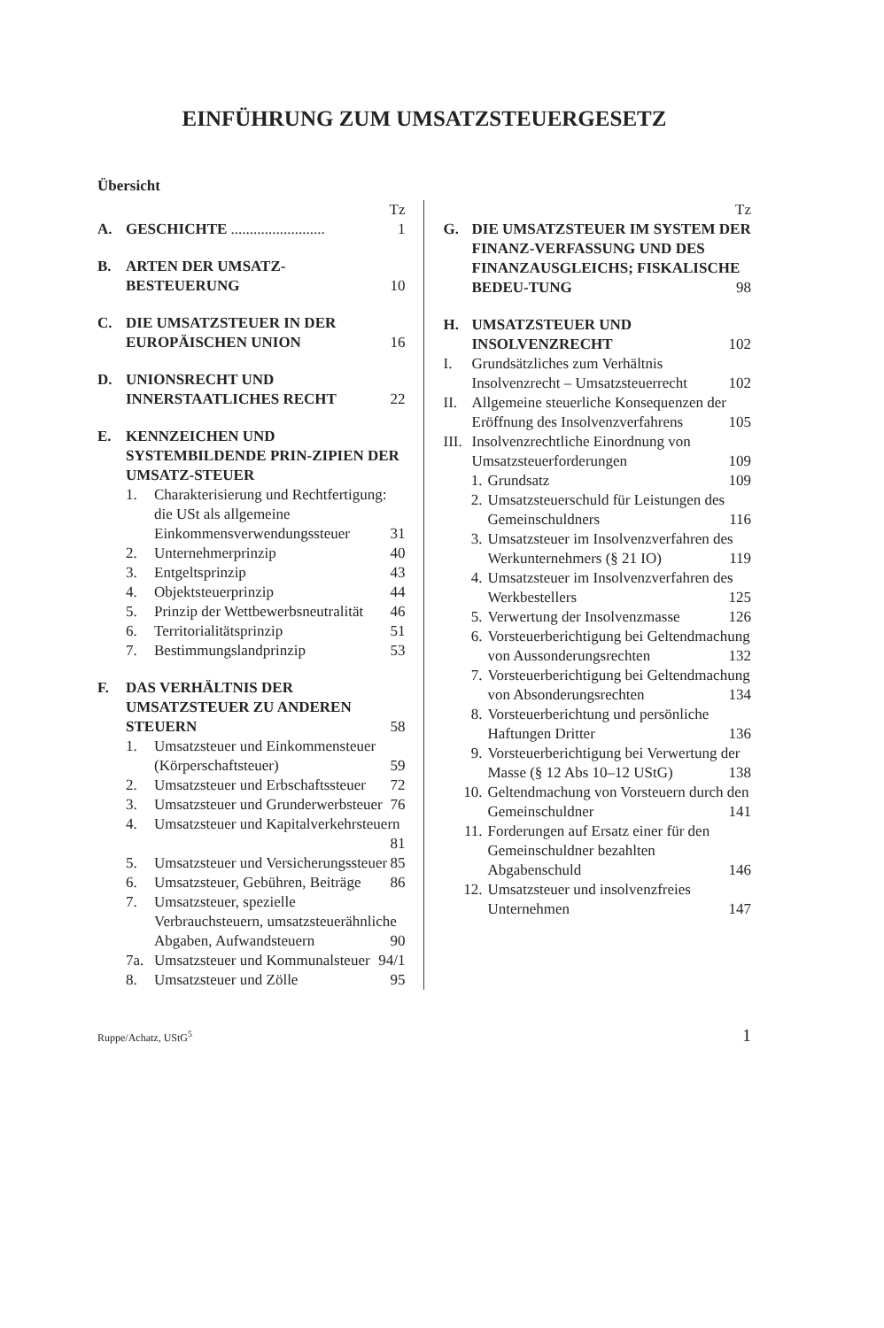EINFÜHRUNG ZUM UMSATZSTEUERGESETZ
Übersicht
Tz
A. GESCHICHTE ......................... 1
B. ARTEN DER UMSATZ-
BESTEUERUNG 10
C. DIE UMSATZSTEUER IN DER EUROPÄISCHEN UNION 16
D. UNIONSRECHT UND INNERSTAATLICHES RECHT 22
E. KENNZEICHEN UND SYSTEMBILDENDE PRIN-ZIPIEN DER UMSATZ-STEUER
1. Charakterisierung und Rechtfertigung: die USt als allgemeine Einkommensverwendungssteuer 31
2. Unternehmerprinzip 40
3. Entgeltsprinzip 43
4. Objektsteuerprinzip 44
5. Prinzip der Wettbewerbsneutralität 46
6. Territorialitätsprinzip 51
7. Bestimmungslandprinzip 53
F. DAS VERHÄLTNIS DER UMSATZSTEUER ZU ANDEREN STEUERN 58
1. Umsatzsteuer und Einkommensteuer (Körperschaftsteuer) 59
2. Umsatzsteuer und Erbschaftssteuer 72
3. Umsatzsteuer und Grunderwerbsteuer 76
4. Umsatzsteuer und Kapitalverkehrsteuern 81
5. Umsatzsteuer und Versicherungssteuer 85
6. Umsatzsteuer, Gebühren, Beiträge 86
7. Umsatzsteuer, spezielle Verbrauchsteuern, umsatzsteuerähnliche Abgaben, Aufwandsteuern 90
7a. Umsatzsteuer und Kommunalsteuer 94/1
8. Umsatzsteuer und Zölle 95
Tz
G. DIE UMSATZSTEUER IM SYSTEM DER FINANZ-VERFASSUNG UND DES FINANZAUSGLEICHS; FISKALISCHE BEDEU-TUNG 98
H. UMSATZSTEUER UND INSOLVENZRECHT 102
I. Grundsätzliches zum Verhältnis Insolvenzrecht – Umsatzsteuerrecht 102
II. Allgemeine steuerliche Konsequenzen der Eröffnung des Insolvenzverfahrens 105
III. Insolvenzrechtliche Einordnung von Umsatzsteuerforderungen 109
1. Grundsatz 109
2. Umsatzsteuerschuld für Leistungen des Gemeinschuldners 116
3. Umsatzsteuer im Insolvenzverfahren des Werkunternehmers (§ 21 IO) 119
4. Umsatzsteuer im Insolvenzverfahren des Werkbestellers 125
5. Verwertung der Insolvenzmasse 126
6. Vorsteuerberichtigung bei Geltendmachung von Aussonderungsrechten 132
7. Vorsteuerberichtigung bei Geltendmachung von Absonderungsrechten 134
8. Vorsteuerberichtung und persönliche Haftungen Dritter 136
9. Vorsteuerberichtigung bei Verwertung der Masse (§ 12 Abs 10–12 UStG) 138
10. Geltendmachung von Vorsteuern durch den Gemeinschuldner 141
11. Forderungen auf Ersatz einer für den Gemeinschuldner bezahlten Abgabenschuld 146
12. Umsatzsteuer und insolvenzfreies Unternehmen 147
Ruppe/Achatz, UStG<sup>5</sup> 1